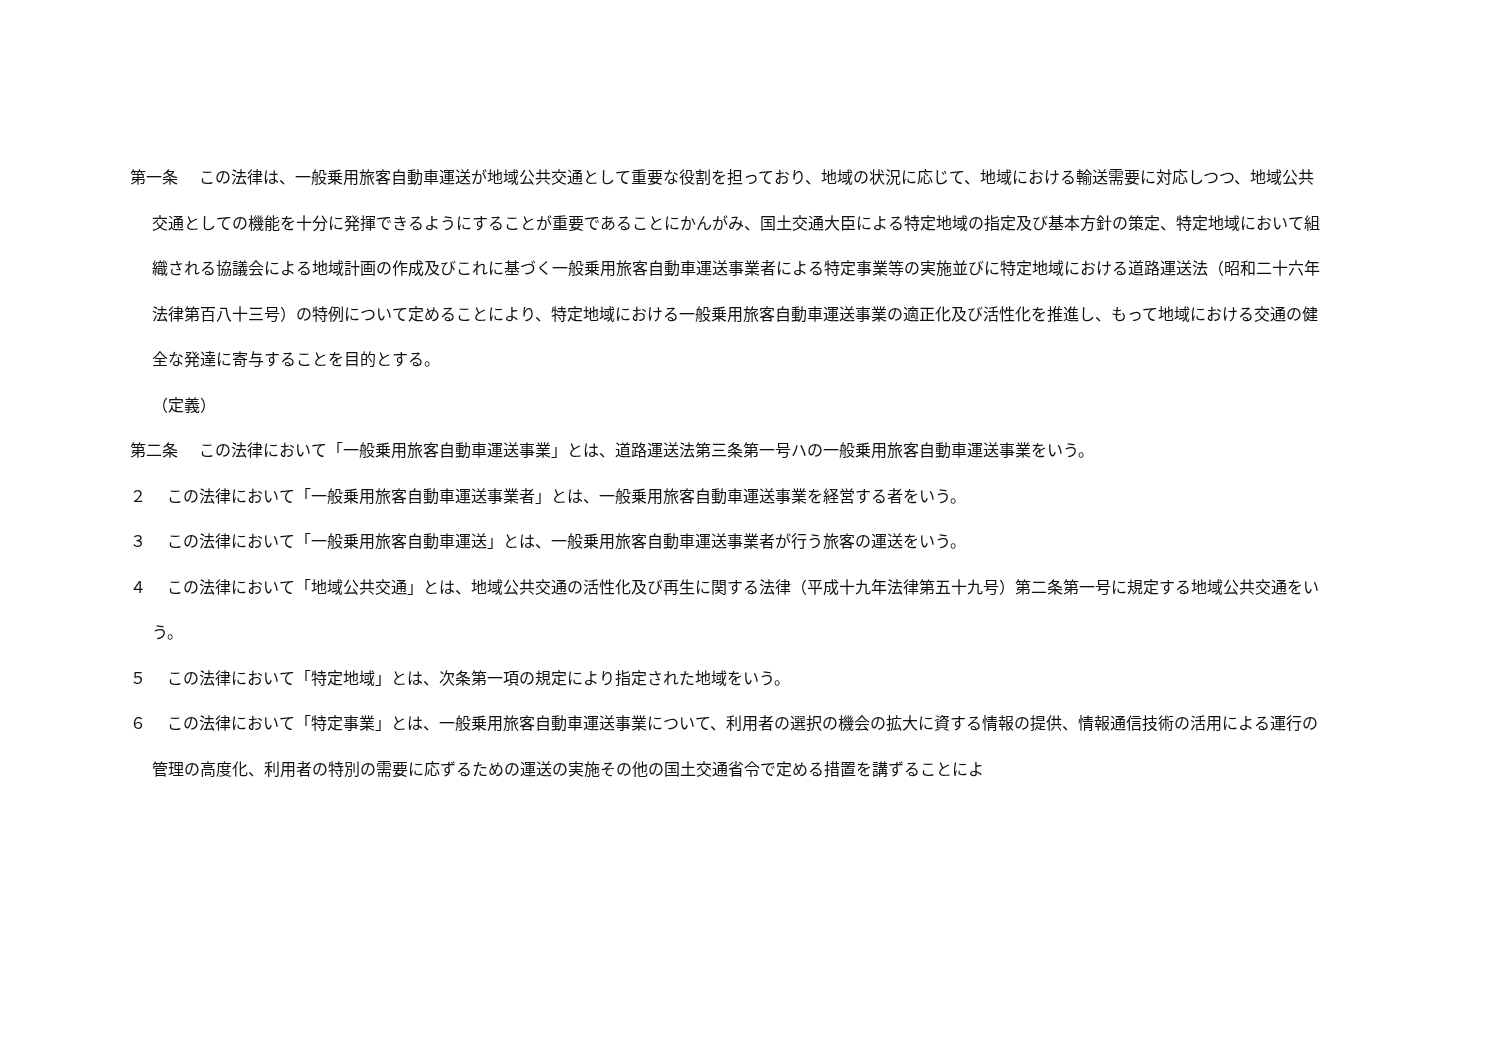第一条　 この法律は、一般乗用旅客自動車運送が地域公共交通として重要な役割を担っており、地域の状況に応じて、地域における輸送需要に対応しつつ、地域公共交通としての機能を十分に発揮できるようにすることが重要であることにかんがみ、国土交通大臣による特定地域の指定及び基本方針の策定、特定地域において組織される協議会による地域計画の作成及びこれに基づく一般乗用旅客自動車運送事業者による特定事業等の実施並びに特定地域における道路運送法（昭和二十六年法律第百八十三号）の特例について定めることにより、特定地域における一般乗用旅客自動車運送事業の適正化及び活性化を推進し、もって地域における交通の健全な発達に寄与することを目的とする。
（定義）
第二条　 この法律において「一般乗用旅客自動車運送事業」とは、道路運送法第三条第一号ハの一般乗用旅客自動車運送事業をいう。
２　 この法律において「一般乗用旅客自動車運送事業者」とは、一般乗用旅客自動車運送事業を経営する者をいう。
３　 この法律において「一般乗用旅客自動車運送」とは、一般乗用旅客自動車運送事業者が行う旅客の運送をいう。
４　 この法律において「地域公共交通」とは、地域公共交通の活性化及び再生に関する法律（平成十九年法律第五十九号）第二条第一号に規定する地域公共交通をいう。
５　 この法律において「特定地域」とは、次条第一項の規定により指定された地域をいう。
６　 この法律において「特定事業」とは、一般乗用旅客自動車運送事業について、利用者の選択の機会の拡大に資する情報の提供、情報通信技術の活用による運行の管理の高度化、利用者の特別の需要に応ずるための運送の実施その他の国土交通省令で定める措置を講ずることによ